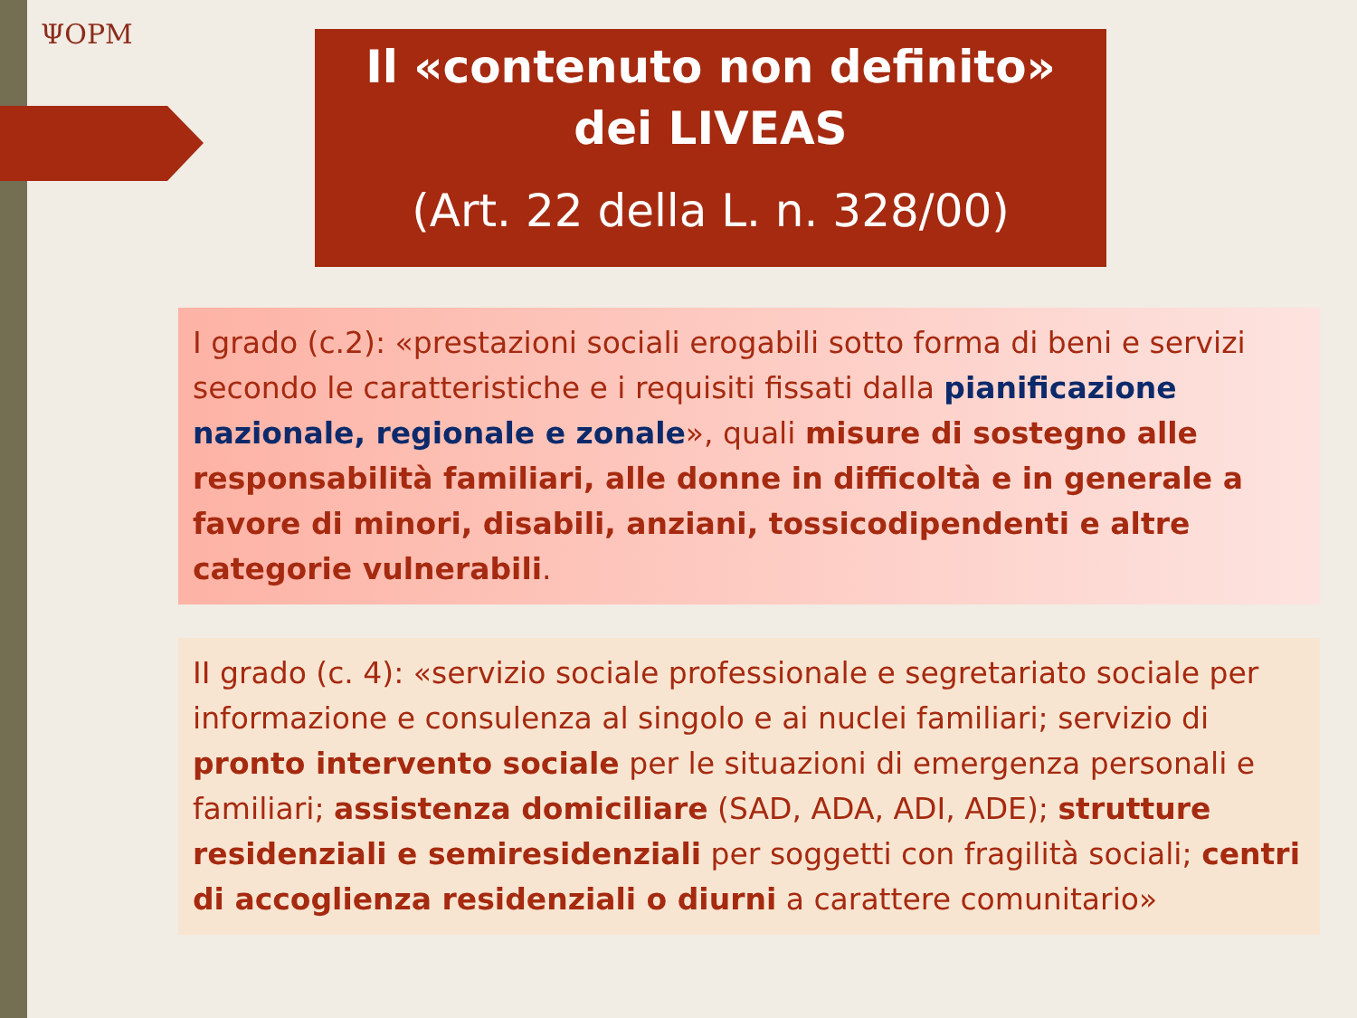ΨOPM
Il «contenuto non definito»
dei LIVEAS
(Art. 22 della L. n. 328/00)
I grado (c.2): «prestazioni sociali erogabili sotto forma di beni e servizi secondo le caratteristiche e i requisiti fissati dalla pianificazione nazionale, regionale e zonale», quali misure di sostegno alle responsabilità familiari, alle donne in difficoltà e in generale a favore di minori, disabili, anziani, tossicodipendenti e altre categorie vulnerabili.
II grado (c. 4): «servizio sociale professionale e segretariato sociale per informazione e consulenza al singolo e ai nuclei familiari; servizio di pronto intervento sociale per le situazioni di emergenza personali e familiari; assistenza domiciliare (SAD, ADA, ADI, ADE); strutture residenziali e semiresidenziali per soggetti con fragilità sociali; centri di accoglienza residenziali o diurni a carattere comunitario»